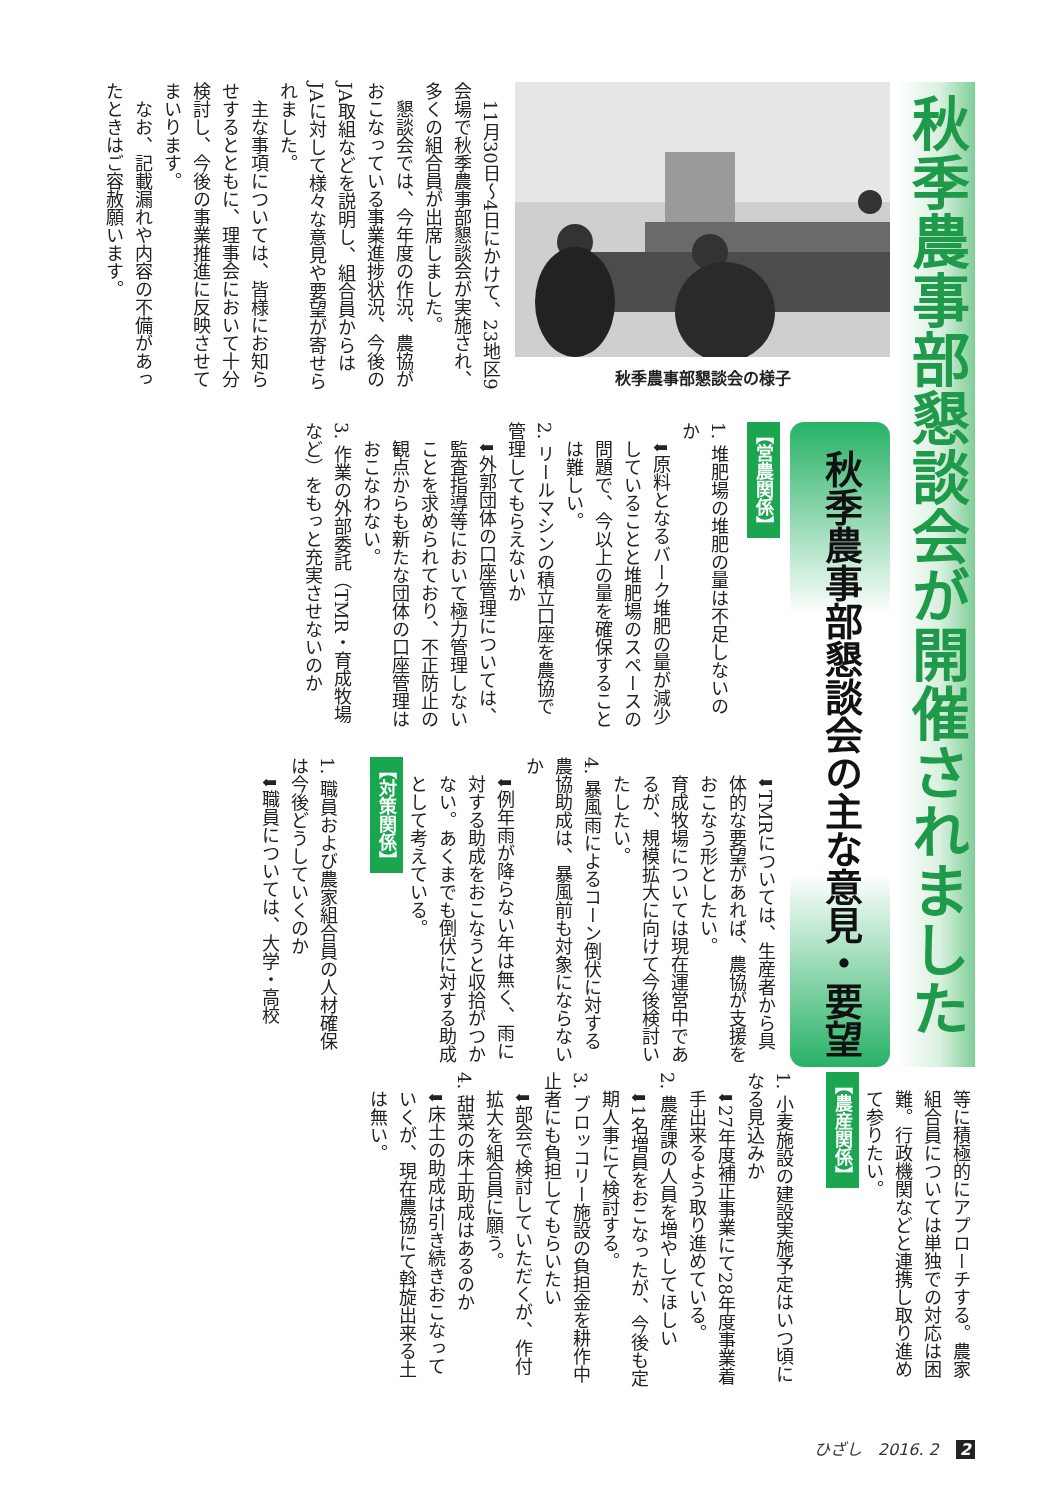秋季農事部懇談会が開催されました
秋季農事部懇談会の様子
11月30日～4日にかけて、23地区9会場で秋季農事部懇談会が実施され、多くの組合員が出席しました。
懇談会では、今年度の作況、農協がおこなっている事業進捗状況、今後のJA取組などを説明し、組合員からはJAに対して様々な意見や要望が寄せられました。
主な事項については、皆様にお知らせするとともに、理事会において十分検討し、今後の事業推進に反映させてまいります。
なお、記載漏れや内容の不備があったときはご容赦願います。
秋季農事部懇談会の主な意見・要望
【営農関係】
1. 堆肥場の堆肥の量は不足しないのか
⬇原料となるバーク堆肥の量が減少していることと堆肥場のスペースの問題で、今以上の量を確保することは難しい。
2. リールマシンの積立口座を農協で管理してもらえないか
⬇外郭団体の口座管理については、監査指導等において極力管理しないことを求められており、不正防止の観点からも新たな団体の口座管理はおこなわない。
3. 作業の外部委託（TMR・育成牧場など）をもっと充実させないのか
⬇TMRについては、生産者から具体的な要望があれば、農協が支援をおこなう形としたい。
育成牧場については現在運営中であるが、規模拡大に向けて今後検討いたしたい。
4. 暴風雨によるコーン倒伏に対する農協助成は、暴風前も対象にならないか
⬇例年雨が降らない年は無く、雨に対する助成をおこなうと収拾がつかない。あくまでも倒伏に対する助成として考えている。
【対策関係】
1. 職員および農家組合員の人材確保は今後どうしていくのか
⬇職員については、大学・高校
等に積極的にアプローチする。農家組合員については単独での対応は困難。行政機関などと連携し取り進めて参りたい。
【農産関係】
1. 小麦施設の建設実施予定はいつ頃になる見込みか
⬇27年度補正事業にて28年度事業着手出来るよう取り進めている。
2. 農産課の人員を増やしてほしい
⬇1名増員をおこなったが、今後も定期人事にて検討する。
3. ブロッコリー施設の負担金を耕作中止者にも負担してもらいたい
⬇部会で検討していただくが、作付拡大を組合員に願う。
4. 甜菜の床土助成はあるのか
⬇床土の助成は引き続きおこなっていくが、現在農協にて斡旋出来る土は無い。
ひざし　2016. 2 2